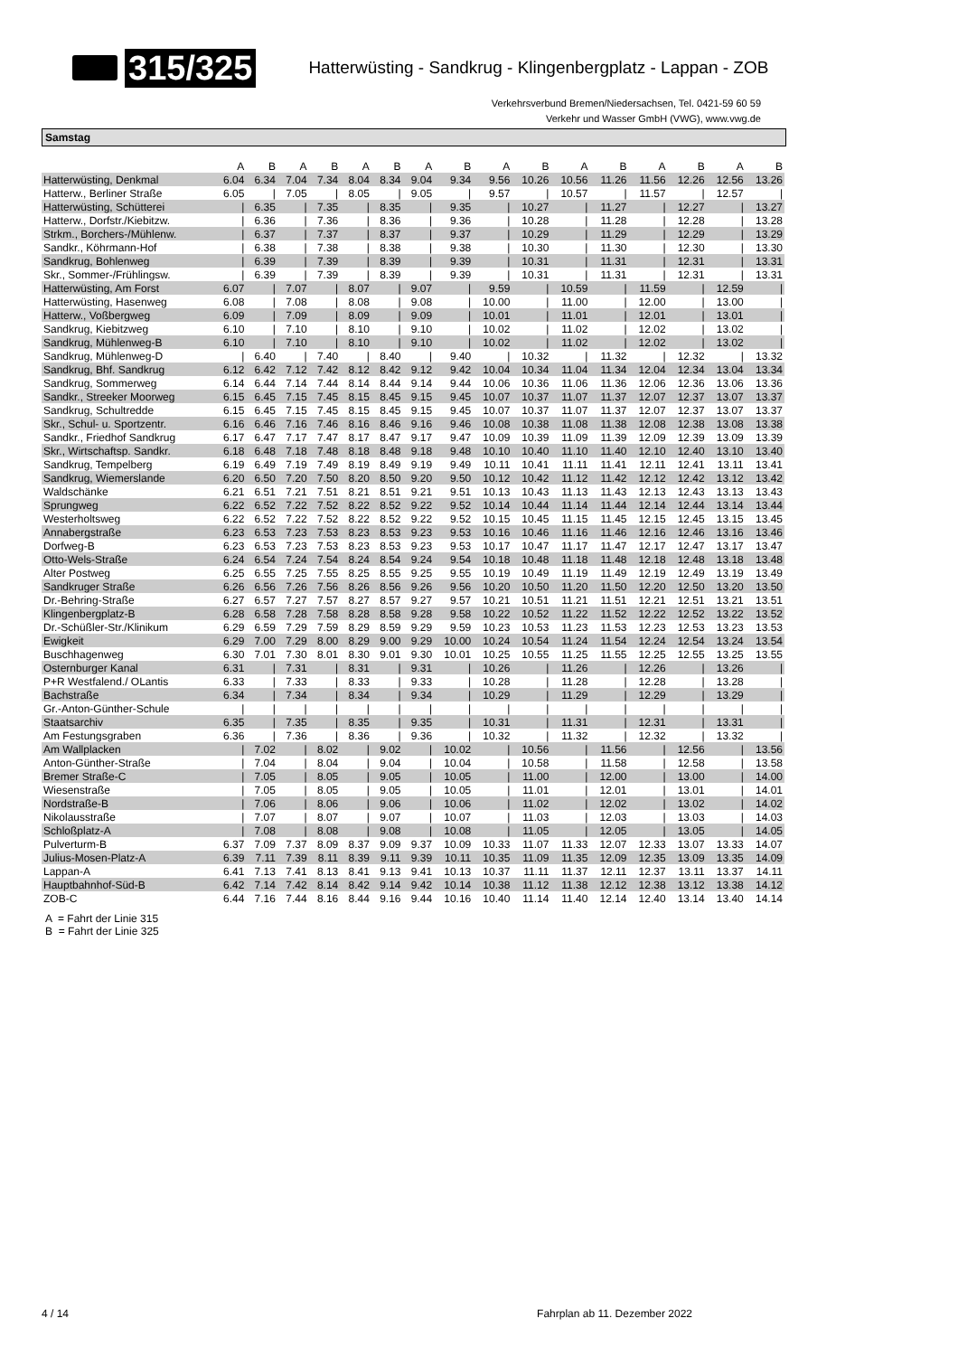315/325
Hatterwüsting - Sandkrug - Klingenbergplatz - Lappan - ZOB
Verkehrsverbund Bremen/Niedersachsen, Tel. 0421-59 60 59
Verkehr und Wasser GmbH (VWG), www.vwg.de
Samstag
| | A | B | A | B | A | B | A | B | A | B | A | B | A | B | A | B |
| --- | --- | --- | --- | --- | --- | --- | --- | --- | --- | --- | --- | --- | --- | --- | --- | --- |
| Hatterwüsting, Denkmal | 6.04 | 6.34 | 7.04 | 7.34 | 8.04 | 8.34 | 9.04 | 9.34 | 9.56 | 10.26 | 10.56 | 11.26 | 11.56 | 12.26 | 12.56 | 13.26 |
| Hatterw., Berliner Straße | 6.05 | / | 7.05 | / | 8.05 | / | 9.05 | / | 9.57 | / | 10.57 | / | 11.57 | / | 12.57 | / |
| Hatterwüsting, Schütterei | / | 6.35 | / | 7.35 | / | 8.35 | / | 9.35 | / | 10.27 | / | 11.27 | / | 12.27 | / | 13.27 |
| Hatterw., Dorfstr./Kiebitzw. | / | 6.36 | / | 7.36 | / | 8.36 | / | 9.36 | / | 10.28 | / | 11.28 | / | 12.28 | / | 13.28 |
| Strkm., Borchers-/Mühlenw. | / | 6.37 | / | 7.37 | / | 8.37 | / | 9.37 | / | 10.29 | / | 11.29 | / | 12.29 | / | 13.29 |
| Sandkr., Köhrmann-Hof | / | 6.38 | / | 7.38 | / | 8.38 | / | 9.38 | / | 10.30 | / | 11.30 | / | 12.30 | / | 13.30 |
| Sandkrug, Bohlenweg | / | 6.39 | / | 7.39 | / | 8.39 | / | 9.39 | / | 10.31 | / | 11.31 | / | 12.31 | / | 13.31 |
| Skr., Sommer-/Frühlingsw. | / | 6.39 | / | 7.39 | / | 8.39 | / | 9.39 | / | 10.31 | / | 11.31 | / | 12.31 | / | 13.31 |
| Hatterwüsting, Am Forst | 6.07 | / | 7.07 | / | 8.07 | / | 9.07 | / | 9.59 | / | 10.59 | / | 11.59 | / | 12.59 | / |
| Hatterwüsting, Hasenweg | 6.08 | / | 7.08 | / | 8.08 | / | 9.08 | / | 10.00 | / | 11.00 | / | 12.00 | / | 13.00 | / |
| Hatterw., Voßbergweg | 6.09 | / | 7.09 | / | 8.09 | / | 9.09 | / | 10.01 | / | 11.01 | / | 12.01 | / | 13.01 | / |
| Sandkrug, Kiebitzweg | 6.10 | / | 7.10 | / | 8.10 | / | 9.10 | / | 10.02 | / | 11.02 | / | 12.02 | / | 13.02 | / |
| Sandkrug, Mühlenweg-B | 6.10 | / | 7.10 | / | 8.10 | / | 9.10 | / | 10.02 | / | 11.02 | / | 12.02 | / | 13.02 | / |
| Sandkrug, Mühlenweg-D | / | 6.40 | / | 7.40 | / | 8.40 | / | 9.40 | / | 10.32 | / | 11.32 | / | 12.32 | / | 13.32 |
| Sandkrug, Bhf. Sandkrug | 6.12 | 6.42 | 7.12 | 7.42 | 8.12 | 8.42 | 9.12 | 9.42 | 10.04 | 10.34 | 11.04 | 11.34 | 12.04 | 12.34 | 13.04 | 13.34 |
| Sandkrug, Sommerweg | 6.14 | 6.44 | 7.14 | 7.44 | 8.14 | 8.44 | 9.14 | 9.44 | 10.06 | 10.36 | 11.06 | 11.36 | 12.06 | 12.36 | 13.06 | 13.36 |
| Sandkr., Streeker Moorweg | 6.15 | 6.45 | 7.15 | 7.45 | 8.15 | 8.45 | 9.15 | 9.45 | 10.07 | 10.37 | 11.07 | 11.37 | 12.07 | 12.37 | 13.07 | 13.37 |
| Sandkrug, Schultredde | 6.15 | 6.45 | 7.15 | 7.45 | 8.15 | 8.45 | 9.15 | 9.45 | 10.07 | 10.37 | 11.07 | 11.37 | 12.07 | 12.37 | 13.07 | 13.37 |
| Skr., Schul- u. Sportzentr. | 6.16 | 6.46 | 7.16 | 7.46 | 8.16 | 8.46 | 9.16 | 9.46 | 10.08 | 10.38 | 11.08 | 11.38 | 12.08 | 12.38 | 13.08 | 13.38 |
| Sandkr., Friedhof Sandkrug | 6.17 | 6.47 | 7.17 | 7.47 | 8.17 | 8.47 | 9.17 | 9.47 | 10.09 | 10.39 | 11.09 | 11.39 | 12.09 | 12.39 | 13.09 | 13.39 |
| Skr., Wirtschaftsp. Sandkr. | 6.18 | 6.48 | 7.18 | 7.48 | 8.18 | 8.48 | 9.18 | 9.48 | 10.10 | 10.40 | 11.10 | 11.40 | 12.10 | 12.40 | 13.10 | 13.40 |
| Sandkrug, Tempelberg | 6.19 | 6.49 | 7.19 | 7.49 | 8.19 | 8.49 | 9.19 | 9.49 | 10.11 | 10.41 | 11.11 | 11.41 | 12.11 | 12.41 | 13.11 | 13.41 |
| Sandkrug, Wiemerslande | 6.20 | 6.50 | 7.20 | 7.50 | 8.20 | 8.50 | 9.20 | 9.50 | 10.12 | 10.42 | 11.12 | 11.42 | 12.12 | 12.42 | 13.12 | 13.42 |
| Waldschänke | 6.21 | 6.51 | 7.21 | 7.51 | 8.21 | 8.51 | 9.21 | 9.51 | 10.13 | 10.43 | 11.13 | 11.43 | 12.13 | 12.43 | 13.13 | 13.43 |
| Sprungweg | 6.22 | 6.52 | 7.22 | 7.52 | 8.22 | 8.52 | 9.22 | 9.52 | 10.14 | 10.44 | 11.14 | 11.44 | 12.14 | 12.44 | 13.14 | 13.44 |
| Westerholtsweg | 6.22 | 6.52 | 7.22 | 7.52 | 8.22 | 8.52 | 9.22 | 9.52 | 10.15 | 10.45 | 11.15 | 11.45 | 12.15 | 12.45 | 13.15 | 13.45 |
| Annabergstraße | 6.23 | 6.53 | 7.23 | 7.53 | 8.23 | 8.53 | 9.23 | 9.53 | 10.16 | 10.46 | 11.16 | 11.46 | 12.16 | 12.46 | 13.16 | 13.46 |
| Dorfweg-B | 6.23 | 6.53 | 7.23 | 7.53 | 8.23 | 8.53 | 9.23 | 9.53 | 10.17 | 10.47 | 11.17 | 11.47 | 12.17 | 12.47 | 13.17 | 13.47 |
| Otto-Wels-Straße | 6.24 | 6.54 | 7.24 | 7.54 | 8.24 | 8.54 | 9.24 | 9.54 | 10.18 | 10.48 | 11.18 | 11.48 | 12.18 | 12.48 | 13.18 | 13.48 |
| Alter Postweg | 6.25 | 6.55 | 7.25 | 7.55 | 8.25 | 8.55 | 9.25 | 9.55 | 10.19 | 10.49 | 11.19 | 11.49 | 12.19 | 12.49 | 13.19 | 13.49 |
| Sandkruger Straße | 6.26 | 6.56 | 7.26 | 7.56 | 8.26 | 8.56 | 9.26 | 9.56 | 10.20 | 10.50 | 11.20 | 11.50 | 12.20 | 12.50 | 13.20 | 13.50 |
| Dr.-Behring-Straße | 6.27 | 6.57 | 7.27 | 7.57 | 8.27 | 8.57 | 9.27 | 9.57 | 10.21 | 10.51 | 11.21 | 11.51 | 12.21 | 12.51 | 13.21 | 13.51 |
| Klingenbergplatz-B | 6.28 | 6.58 | 7.28 | 7.58 | 8.28 | 8.58 | 9.28 | 9.58 | 10.22 | 10.52 | 11.22 | 11.52 | 12.22 | 12.52 | 13.22 | 13.52 |
| Dr.-Schüßler-Str./Klinikum | 6.29 | 6.59 | 7.29 | 7.59 | 8.29 | 8.59 | 9.29 | 9.59 | 10.23 | 10.53 | 11.23 | 11.53 | 12.23 | 12.53 | 13.23 | 13.53 |
| Ewigkeit | 6.29 | 7.00 | 7.29 | 8.00 | 8.29 | 9.00 | 9.29 | 10.00 | 10.24 | 10.54 | 11.24 | 11.54 | 12.24 | 12.54 | 13.24 | 13.54 |
| Buschhagenweg | 6.30 | 7.01 | 7.30 | 8.01 | 8.30 | 9.01 | 9.30 | 10.01 | 10.25 | 10.55 | 11.25 | 11.55 | 12.25 | 12.55 | 13.25 | 13.55 |
| Osternburger Kanal | 6.31 | / | 7.31 | / | 8.31 | / | 9.31 | / | 10.26 | / | 11.26 | / | 12.26 | / | 13.26 | / |
| P+R Westfalend./ OLantis | 6.33 | / | 7.33 | / | 8.33 | / | 9.33 | / | 10.28 | / | 11.28 | / | 12.28 | / | 13.28 | / |
| Bachstraße | 6.34 | / | 7.34 | / | 8.34 | / | 9.34 | / | 10.29 | / | 11.29 | / | 12.29 | / | 13.29 | / |
| Gr.-Anton-Günther-Schule | / | / | / | / | / | / | / | / | / | / | / | / | / | / | / | / |
| Staatsarchiv | 6.35 | / | 7.35 | / | 8.35 | / | 9.35 | / | 10.31 | / | 11.31 | / | 12.31 | / | 13.31 | / |
| Am Festungsgraben | 6.36 | / | 7.36 | / | 8.36 | / | 9.36 | / | 10.32 | / | 11.32 | / | 12.32 | / | 13.32 | / |
| Am Wallplacken | / | 7.02 | / | 8.02 | / | 9.02 | / | 10.02 | / | 10.56 | / | 11.56 | / | 12.56 | / | 13.56 |
| Anton-Günther-Straße | / | 7.04 | / | 8.04 | / | 9.04 | / | 10.04 | / | 10.58 | / | 11.58 | / | 12.58 | / | 13.58 |
| Bremer Straße-C | / | 7.05 | / | 8.05 | / | 9.05 | / | 10.05 | / | 11.00 | / | 12.00 | / | 13.00 | / | 14.00 |
| Wiesenstraße | / | 7.05 | / | 8.05 | / | 9.05 | / | 10.05 | / | 11.01 | / | 12.01 | / | 13.01 | / | 14.01 |
| Nordstraße-B | / | 7.06 | / | 8.06 | / | 9.06 | / | 10.06 | / | 11.02 | / | 12.02 | / | 13.02 | / | 14.02 |
| Nikolausstraße | / | 7.07 | / | 8.07 | / | 9.07 | / | 10.07 | / | 11.03 | / | 12.03 | / | 13.03 | / | 14.03 |
| Schloßplatz-A | / | 7.08 | / | 8.08 | / | 9.08 | / | 10.08 | / | 11.05 | / | 12.05 | / | 13.05 | / | 14.05 |
| Pulverturm-B | 6.37 | 7.09 | 7.37 | 8.09 | 8.37 | 9.09 | 9.37 | 10.09 | 10.33 | 11.07 | 11.33 | 12.07 | 12.33 | 13.07 | 13.33 | 14.07 |
| Julius-Mosen-Platz-A | 6.39 | 7.11 | 7.39 | 8.11 | 8.39 | 9.11 | 9.39 | 10.11 | 10.35 | 11.09 | 11.35 | 12.09 | 12.35 | 13.09 | 13.35 | 14.09 |
| Lappan-A | 6.41 | 7.13 | 7.41 | 8.13 | 8.41 | 9.13 | 9.41 | 10.13 | 10.37 | 11.11 | 11.37 | 12.11 | 12.37 | 13.11 | 13.37 | 14.11 |
| Hauptbahnhof-Süd-B | 6.42 | 7.14 | 7.42 | 8.14 | 8.42 | 9.14 | 9.42 | 10.14 | 10.38 | 11.12 | 11.38 | 12.12 | 12.38 | 13.12 | 13.38 | 14.12 |
| ZOB-C | 6.44 | 7.16 | 7.44 | 8.16 | 8.44 | 9.16 | 9.44 | 10.16 | 10.40 | 11.14 | 11.40 | 12.14 | 12.40 | 13.14 | 13.40 | 14.14 |
A = Fahrt der Linie 315
B = Fahrt der Linie 325
4 / 14 Fahrplan ab 11. Dezember 2022